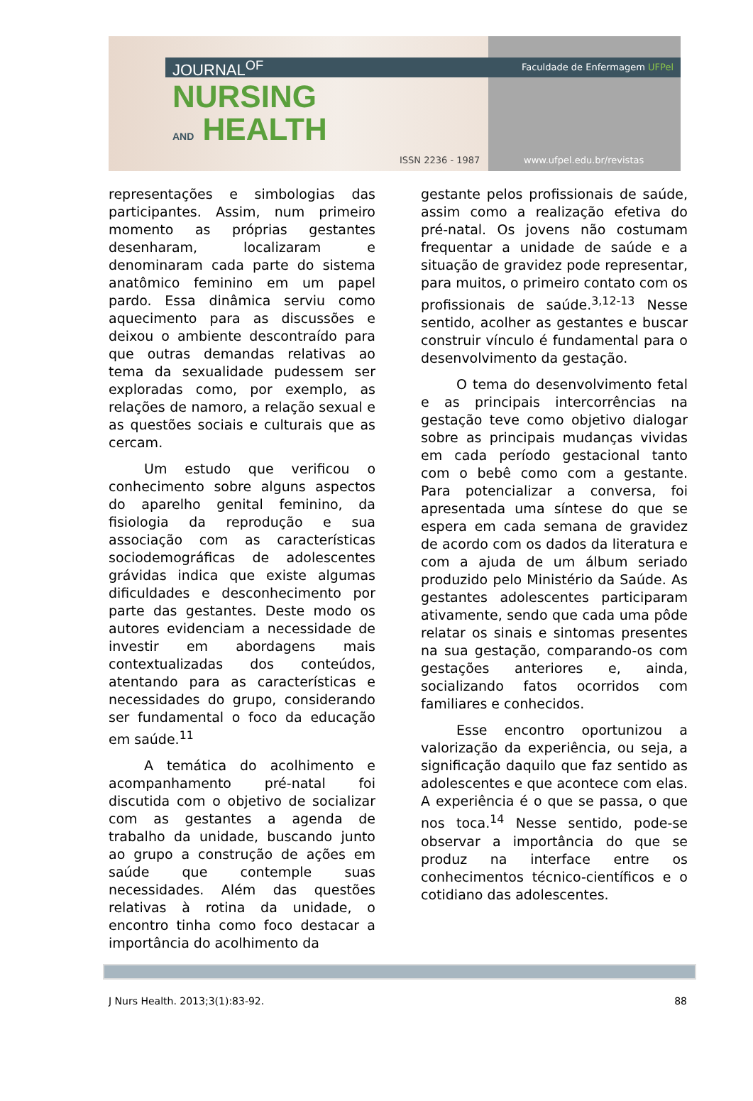Faculdade de Enfermagem UFPel JOURNAL<sup>OF</sup>
NURSING
AND HEALTH
ISSN 2236 - 1987 www.ufpel.edu.br/revistas
representações e simbologias das participantes. Assim, num primeiro momento as próprias gestantes desenharam, localizaram e denominaram cada parte do sistema anatômico feminino em um papel pardo. Essa dinâmica serviu como aquecimento para as discussões e deixou o ambiente descontraído para que outras demandas relativas ao tema da sexualidade pudessem ser exploradas como, por exemplo, as relações de namoro, a relação sexual e as questões sociais e culturais que as cercam.
Um estudo que verificou o conhecimento sobre alguns aspectos do aparelho genital feminino, da fisiologia da reprodução e sua associação com as características sociodemográficas de adolescentes grávidas indica que existe algumas dificuldades e desconhecimento por parte das gestantes. Deste modo os autores evidenciam a necessidade de investir em abordagens mais contextualizadas dos conteúdos, atentando para as características e necessidades do grupo, considerando ser fundamental o foco da educação em saúde.<sup>11</sup>
A temática do acolhimento e acompanhamento pré-natal foi discutida com o objetivo de socializar com as gestantes a agenda de trabalho da unidade, buscando junto ao grupo a construção de ações em saúde que contemple suas necessidades. Além das questões relativas à rotina da unidade, o encontro tinha como foco destacar a importância do acolhimento da
gestante pelos profissionais de saúde, assim como a realização efetiva do pré-natal. Os jovens não costumam frequentar a unidade de saúde e a situação de gravidez pode representar, para muitos, o primeiro contato com os profissionais de saúde.<sup>3,12-13</sup> Nesse sentido, acolher as gestantes e buscar construir vínculo é fundamental para o desenvolvimento da gestação.
O tema do desenvolvimento fetal e as principais intercorrências na gestação teve como objetivo dialogar sobre as principais mudanças vividas em cada período gestacional tanto com o bebê como com a gestante. Para potencializar a conversa, foi apresentada uma síntese do que se espera em cada semana de gravidez de acordo com os dados da literatura e com a ajuda de um álbum seriado produzido pelo Ministério da Saúde. As gestantes adolescentes participaram ativamente, sendo que cada uma pôde relatar os sinais e sintomas presentes na sua gestação, comparando-os com gestações anteriores e, ainda, socializando fatos ocorridos com familiares e conhecidos.
Esse encontro oportunizou a valorização da experiência, ou seja, a significação daquilo que faz sentido as adolescentes e que acontece com elas. A experiência é o que se passa, o que nos toca.<sup>14</sup> Nesse sentido, pode-se observar a importância do que se produz na interface entre os conhecimentos técnico-científicos e o cotidiano das adolescentes.
J Nurs Health. 2013;3(1):83-92. 88